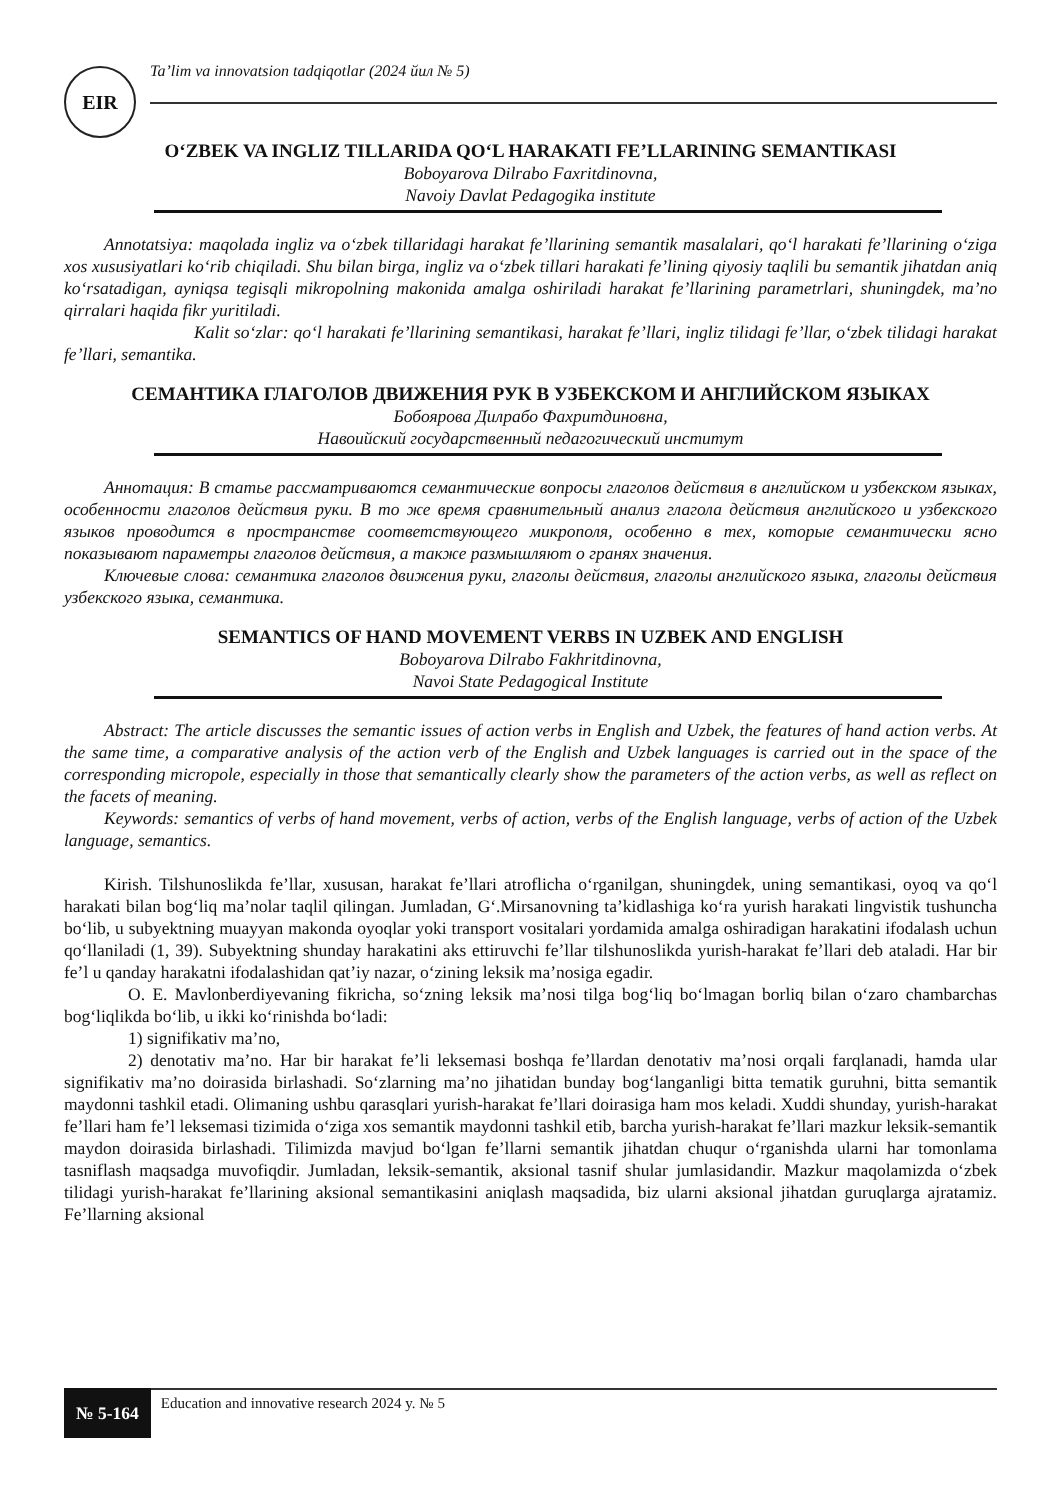EIR
Ta’lim va innovatsion tadqiqotlar (2024 йил № 5)
O‘ZBEK VA INGLIZ TILLARIDA QO‘L HARAKATI FE’LLARINING SEMANTIKASI
Boboyarova Dilrabo Faxritdinovna,
Navoiy Davlat Pedagogika institute
Annotatsiya: maqolada ingliz va o‘zbek tillaridagi harakat fe’llarining semantik masalalari, qo‘l harakati fe’llarining o‘ziga xos xususiyatlari ko‘rib chiqiladi. Shu bilan birga, ingliz va o‘zbek tillari harakati fe’lining qiyosiy taqlili bu semantik jihatdan aniq ko‘rsatadigan, ayniqsa tegisqli mikropolning makonida amalga oshiriladi harakat fe’llarining parametrlari, shuningdek, ma’no qirralari haqida fikr yuritiladi.
Kalit so‘zlar: qo‘l harakati fe’llarining semantikasi, harakat fe’llari, ingliz tilidagi fe’llar, o‘zbek tilidagi harakat fe’llari, semantika.
СЕМАНТИКА ГЛАГОЛОВ ДВИЖЕНИЯ РУК В УЗБЕКСКОМ И АНГЛИЙСКОМ ЯЗЫКАХ
Бобоярова Дилрабо Фахритдиновна,
Навоийский государственный педагогический институт
Аннотация: В статье рассматриваются семантические вопросы глаголов действия в английском и узбекском языках, особенности глаголов действия руки. В то же время сравнительный анализ глагола действия английского и узбекского языков проводится в пространстве соответствующего микрополя, особенно в тех, которые семантически ясно показывают параметры глаголов действия, а также размышляют о гранях значения.
Ключевые слова: семантика глаголов движения руки, глаголы действия, глаголы английского языка, глаголы действия узбекского языка, семантика.
SEMANTICS OF HAND MOVEMENT VERBS IN UZBEK AND ENGLISH
Boboyarova Dilrabo Fakhritdinovna,
Navoi State Pedagogical Institute
Abstract: The article discusses the semantic issues of action verbs in English and Uzbek, the features of hand action verbs. At the same time, a comparative analysis of the action verb of the English and Uzbek languages is carried out in the space of the corresponding micropole, especially in those that semantically clearly show the parameters of the action verbs, as well as reflect on the facets of meaning.
Keywords: semantics of verbs of hand movement, verbs of action, verbs of the English language, verbs of action of the Uzbek language, semantics.
Kirish. Tilshunoslikda fe’llar, xususan, harakat fe’llari atroflicha o‘rganilgan, shuningdek, uning semantikasi, oyoq va qo‘l harakati bilan bog‘liq ma’nolar taqlil qilingan. Jumladan, G‘.Mirsanovning ta’kidlashiga ko‘ra yurish harakati lingvistik tushuncha bo‘lib, u subyektning muayyan makonda oyoqlar yoki transport vositalari yordamida amalga oshiradigan harakatini ifodalash uchun qo‘llaniladi (1, 39). Subyektning shunday harakatini aks ettiruvchi fe’llar tilshunoslikda yurish-harakat fe’llari deb ataladi. Har bir fe’l u qanday harakatni ifodalashidan qat’iy nazar, o‘zining leksik ma’nosiga egadir.
O. E. Mavlonberdiyevaning fikricha, so‘zning leksik ma’nosi tilga bog‘liq bo‘lmagan borliq bilan o‘zaro chambarchas bog‘liqlikda bo‘lib, u ikki ko‘rinishda bo‘ladi:
1) signifikativ ma’no,
2) denotativ ma’no. Har bir harakat fe’li leksemasi boshqa fe’llardan denotativ ma’nosi orqali farqlanadi, hamda ular signifikativ ma’no doirasida birlashadi. So‘zlarning ma’no jihatidan bunday bog‘langanligi bitta tematik guruhni, bitta semantik maydonni tashkil etadi. Olimaning ushbu qarasqlari yurish-harakat fe’llari doirasiga ham mos keladi. Xuddi shunday, yurish-harakat fe’llari ham fe’l leksemasi tizimida o‘ziga xos semantik maydonni tashkil etib, barcha yurish-harakat fe’llari mazkur leksik-semantik maydon doirasida birlashadi. Tilimizda mavjud bo‘lgan fe’llarni semantik jihatdan chuqur o‘rganishda ularni har tomonlama tasniflash maqsadga muvofiqdir. Jumladan, leksik-semantik, aksional tasnif shular jumlasidandir. Mazkur maqolamizda o‘zbek tilidagi yurish-harakat fe’llarining aksional semantikasini aniqlash maqsadida, biz ularni aksional jihatdan guruqlarga ajratamiz. Fe’llarning aksional
№ 5-164
Education and innovative research 2024 y. № 5